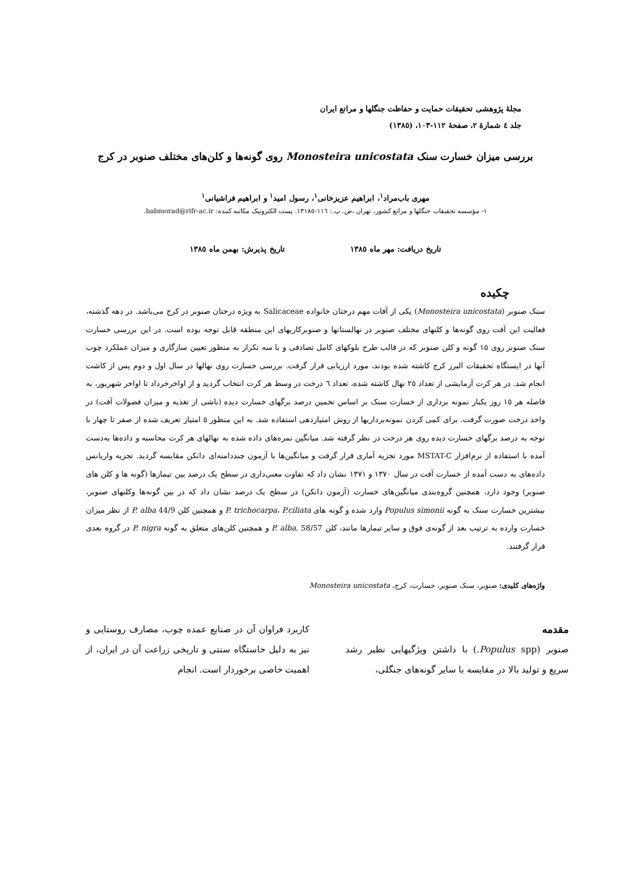مجلهٔ پژوهشی تحقیقات حمایت و حفاظت جنگلها و مراتع ایران
جلد ٤ شمارهٔ ٢، صفحهٔ ١١٢-١٠٣، (١٣٨٥)
بررسی میزان خسارت سنک Monosteira unicostata روی گونه‌ها و کلن‌های مختلف صنوبر در کرج
مهری باب‌مراد<sup>١</sup>، ابراهیم عزیزخانی<sup>١</sup>، رسول امید<sup>١</sup> و ابراهیم فراشیانی<sup>١</sup>
١- مؤسسه تحقیقات جنگلها و مراتع کشور، تهران ،ص. پ.: ١١٦-١٣١٨٥. پست الکترونیک مکاتبه کننده: babmorad@rifr-ac.ir.
تاریخ دریافت: مهر ماه ١٣٨٥ تاریخ پذیرش: بهمن ماه ١٣٨٥
چکیده
سنک صنوبر (Monosteira unicostata) یکی از آفات مهم درختان خانواده Salicaceae به ویژه درختان صنوبر در کرج می‌باشد. در دهه گذشته، فعالیت این آفت روی گونه‌ها و کلنهای مختلف صنوبر در نهالستانها و صنوبرکاریهای این منطقه قابل توجه بوده است. در این بررسی خسارت سنک صنوبر روی ١٥ گونه و کلن صنوبر که در قالب طرح بلوکهای کامل تصادفی و با سه تکرار به منظور تعیین سازگاری و میزان عملکرد چوب آنها در ایستگاه تحقیقات البرز کرج کاشته شده بودند، مورد ارزیابی قرار گرفت. بررسی خسارت روی نهالها در سال اول و دوم پس از کاشت انجام شد. در هر کرت آزمایشی از تعداد ٢٥ نهال کاشته شده، تعداد ٦ درخت در وسط هر کرت انتخاب گردید و از اواخرخرداد تا اواخر شهریور، به فاصله هر ١٥ روز یکبار نمونه برداری از خسارت سنک بر اساس تخمین درصد برگهای خسارت دیده (ناشی از تغذیه و میزان فضولات آفت) در واحد درخت صورت گرفت. برای کمی کردن نمونه‌برداریها از روش امتیازدهی استفاده شد. به این منظور ٥ امتیاز تعریف شده از صفر تا چهار با توجه به درصد برگهای خسارت دیده روی هر درخت در نظر گرفته شد. میانگین نمره‌های داده شده به نهالهای هر کرت محاسبه و داده‌ها به‌دست آمده با استفاده از نرم‌افزار MSTAT-C مورد تجزیه آماری قرار گرفت و میانگین‌ها با آزمون چنددامنه‌ای دانکن مقایسه گردید. تجزیه واریانس داده‌های به دست آمده از خسارت آفت در سال ١٣٧٠ و ١٣٧١ نشان داد که تفاوت معنی‌داری در سطح یک درصد بین تیمارها (گونه ها و کلن های صنوبر) وجود دارد، همچنین گروه‌بندی میانگین‌های خسارت (آزمون دانکن) در سطح یک درصد نشان داد که در بین گونه‌ها وکلنهای صنوبر، بیشترین خسارت سنک به گونه Populus simonii وارد شده و گونه های P. trichocarpa، P.ciliata و همچنین کلن P. alba 44/9 از نظر میزان خسارت وارده به ترتیب بعد از گونه‌ی فوق و سایر تیمارها مانند، کلن P. alba. 58/57 و همچنین کلن‌های متعلق به گونه P. nigra در گروه بعدی قرار گرفتند.
واژه‌های کلیدی: صنوبر، سنک صنوبر، خسارت، کرج، Monosteira unicostata
مقدمه
صنوبر (Populus spp.) با داشتن ویژگیهایی نظیر رشد سریع و تولید بالا در مقایسه با سایر گونه‌های جنگلی،
کاربرد فراوان آن در صنایع عمده چوب، مصارف روستایی و نیز به دلیل خاستگاه سنتی و تاریخی زراعت آن در ایران، از اهمیت خاصی برخوردار است. انجام